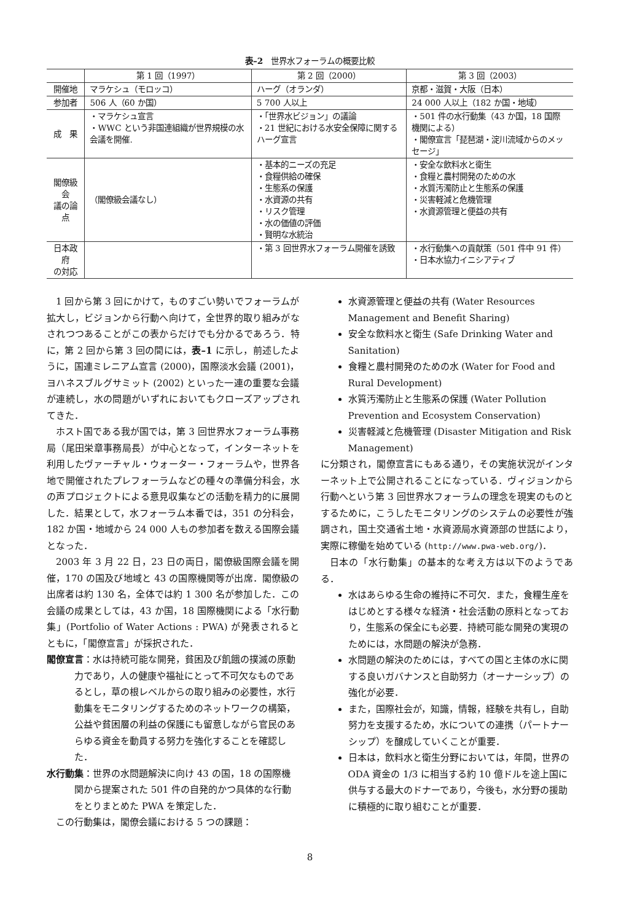表–2　世界水フォーラムの概要比較
| | 第 1 回（1997） | 第 2 回（2000） | 第 3 回（2003） |
| --- | --- | --- | --- |
| 開催地 | マラケシュ（モロッコ） | ハーグ（オランダ） | 京都・滋賀・大阪（日本） |
| 参加者 | 506 人（60 か国） | 5 700 人以上 | 24 000 人以上（182 か国・地域） |
| 成 果 | ・マラケシュ宣言 ・WWC という非国連組織が世界規模の水会議を開催. | ・「世界水ビジョン」の議論 ・21 世紀における水安全保障に関するハーグ宣言 | ・501 件の水行動集（43 か国，18 国際機関による） ・閣僚宣言「琵琶湖・淀川流域からのメッセージ」 |
| 閣僚級会 議の論点 | （閣僚級会議なし） | ・基本的ニーズの充足 ・食糧供給の確保 ・生態系の保護 ・水資源の共有 ・リスク管理 ・水の価値の評価 ・賢明な水統治 | ・安全な飲料水と衛生 ・食糧と農村開発のための水 ・水質汚濁防止と生態系の保護 ・災害軽減と危機管理 ・水資源管理と便益の共有 |
| 日本政府 の対応 | | ・第 3 回世界水フォーラム開催を誘致 | ・水行動集への貢献策（501 件中 91 件） ・日本水協力イニシアティブ |
1 回から第 3 回にかけて，ものすごい勢いでフォーラムが拡大し，ビジョンから行動へ向けて，全世界的取り組みがなされつつあることがこの表からだけでも分かるであろう．特に，第 2 回から第 3 回の間には，表–1 に示し，前述したように，国連ミレニアム宣言 (2000)，国際淡水会議 (2001)，ヨハネスブルグサミット (2002) といった一連の重要な会議が連続し，水の問題がいずれにおいてもクローズアップされてきた．
ホスト国である我が国では，第 3 回世界水フォーラム事務局（尾田栄章事務局長）が中心となって，インターネットを利用したヴァーチャル・ウォーター・フォーラムや，世界各地で開催されたプレフォーラムなどの種々の準備分科会，水の声プロジェクトによる意見収集などの活動を精力的に展開した．結果として，水フォーラム本番では，351 の分科会，182 か国・地域から 24 000 人もの参加者を数える国際会議となった．
2003 年 3 月 22 日，23 日の両日，閣僚級国際会議を開催，170 の国及び地域と 43 の国際機関等が出席．閣僚級の出席者は約 130 名，全体では約 1 300 名が参加した．この会議の成果としては，43 か国，18 国際機関による「水行動集」(Portfolio of Water Actions : PWA) が発表されるとともに，「閣僚宣言」が採択された．
閣僚宣言：水は持続可能な開発，貧困及び飢餓の撲滅の原動力であり，人の健康や福祉にとって不可欠なものであるとし，草の根レベルからの取り組みの必要性，水行動集をモニタリングするためのネットワークの構築，公益や貧困層の利益の保護にも留意しながら官民のあらゆる資金を動員する努力を強化することを確認した．
水行動集：世界の水問題解決に向け 43 の国，18 の国際機関から提案された 501 件の自発的かつ具体的な行動をとりまとめた PWA を策定した．
この行動集は，閣僚会議における 5 つの課題：
水資源管理と便益の共有 (Water Resources Management and Benefit Sharing)
安全な飲料水と衛生 (Safe Drinking Water and Sanitation)
食糧と農村開発のための水 (Water for Food and Rural Development)
水質汚濁防止と生態系の保護 (Water Pollution Prevention and Ecosystem Conservation)
災害軽減と危機管理 (Disaster Mitigation and Risk Management)
に分類され，閣僚宣言にもある通り，その実施状況がインターネット上で公開されることになっている．ヴィジョンから行動へという第 3 回世界水フォーラムの理念を現実のものとするために，こうしたモニタリングのシステムの必要性が強調され，国土交通省土地・水資源局水資源部の世話により，実際に稼働を始めている (http://www.pwa-web.org/)．
日本の「水行動集」の基本的な考え方は以下のようである．
水はあらゆる生命の維持に不可欠．また，食糧生産をはじめとする様々な経済・社会活動の原料となっており，生態系の保全にも必要．持続可能な開発の実現のためには，水問題の解決が急務．
水問題の解決のためには，すべての国と主体の水に関する良いガバナンスと自助努力（オーナーシップ）の強化が必要．
また，国際社会が，知識，情報，経験を共有し，自助努力を支援するため，水についての連携（パートナーシップ）を醸成していくことが重要．
日本は，飲料水と衛生分野においては，年間，世界の ODA 資金の 1/3 に相当する約 10 億ドルを途上国に供与する最大のドナーであり，今後も，水分野の援助に積極的に取り組むことが重要．
8